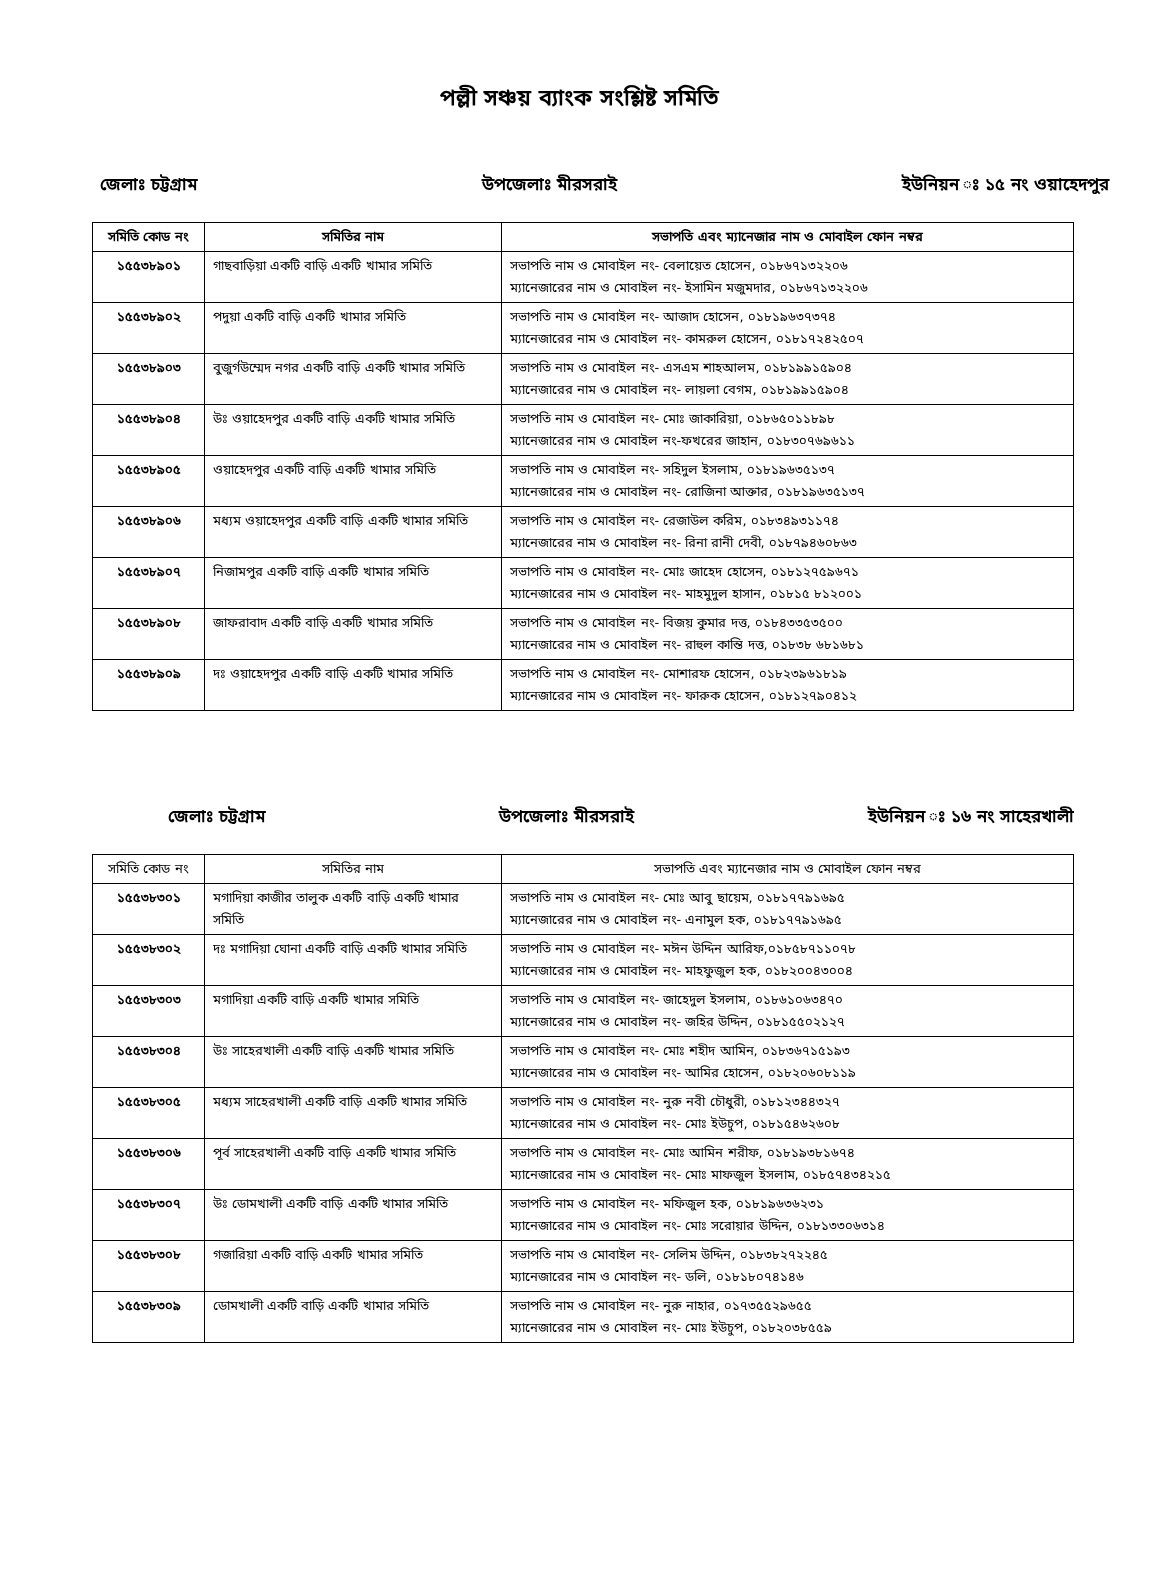পল্লী সঞ্চয় ব্যাংক সংশ্লিষ্ট সমিতি
জেলাঃ চট্টগ্রাম উপজেলাঃ মীরসরাই ইউনিয়ন ঃ ১৫ নং ওয়াহেদপুর
| সমিতি কোড নং | সমিতির নাম | সভাপতি এবং ম্যানেজার নাম ও মোবাইল ফোন নম্বর |
| --- | --- | --- |
| ১৫৫৩৮৯০১ | গাছবাড়িয়া একটি বাড়ি একটি খামার সমিতি | সভাপতি নাম ও মোবাইল নং- বেলায়েত হোসেন, ০১৮৬৭১৩২২০৬ ম্যানেজারের নাম ও মোবাইল নং- ইসামিন মজুমদার, ০১৮৬৭১৩২২০৬ |
| ১৫৫৩৮৯০২ | পদুয়া একটি বাড়ি একটি খামার সমিতি | সভাপতি নাম ও মোবাইল নং- আজাদ হোসেন, ০১৮১৯৬৩৭৩৭৪ ম্যানেজারের নাম ও মোবাইল নং- কামরুল হোসেন, ০১৮১৭২৪২৫০৭ |
| ১৫৫৩৮৯০৩ | বুজুর্গউম্মেদ নগর একটি বাড়ি একটি খামার সমিতি | সভাপতি নাম ও মোবাইল নং- এসএম শাহআলম, ০১৮১৯৯১৫৯০৪ ম্যানেজারের নাম ও মোবাইল নং- লায়লা বেগম, ০১৮১৯৯১৫৯০৪ |
| ১৫৫৩৮৯০৪ | উঃ ওয়াহেদপুর একটি বাড়ি একটি খামার সমিতি | সভাপতি নাম ও মোবাইল নং- মোঃ জাকারিয়া, ০১৮৬৫০১১৮৯৮ ম্যানেজারের নাম ও মোবাইল নং-ফখরের জাহান, ০১৮৩০৭৬৯৬১১ |
| ১৫৫৩৮৯০৫ | ওয়াহেদপুর একটি বাড়ি একটি খামার সমিতি | সভাপতি নাম ও মোবাইল নং- সহিদুল ইসলাম, ০১৮১৯৬৩৫১৩৭ ম্যানেজারের নাম ও মোবাইল নং- রোজিনা আক্তার, ০১৮১৯৬৩৫১৩৭ |
| ১৫৫৩৮৯০৬ | মধ্যম ওয়াহেদপুর একটি বাড়ি একটি খামার সমিতি | সভাপতি নাম ও মোবাইল নং- রেজাউল করিম, ০১৮৩৪৯৩১১৭৪ ম্যানেজারের নাম ও মোবাইল নং- রিনা রানী দেবী, ০১৮৭৯৪৬০৮৬৩ |
| ১৫৫৩৮৯০৭ | নিজামপুর একটি বাড়ি একটি খামার সমিতি | সভাপতি নাম ও মোবাইল নং- মোঃ জাহেদ হোসেন, ০১৮১২৭৫৯৬৭১ ম্যানেজারের নাম ও মোবাইল নং- মাহমুদুল হাসান, ০১৮১৫ ৮১২০০১ |
| ১৫৫৩৮৯০৮ | জাফরাবাদ একটি বাড়ি একটি খামার সমিতি | সভাপতি নাম ও মোবাইল নং- বিজয় কুমার দত্ত, ০১৮৪৩৩৫৩৫০০ ম্যানেজারের নাম ও মোবাইল নং- রাহুল কান্তি দত্ত, ০১৮৩৮ ৬৮১৬৮১ |
| ১৫৫৩৮৯০৯ | দঃ ওয়াহেদপুর একটি বাড়ি একটি খামার সমিতি | সভাপতি নাম ও মোবাইল নং- মোশারফ হোসেন, ০১৮২৩৯৬১৮১৯ ম্যানেজারের নাম ও মোবাইল নং- ফারুক হোসেন, ০১৮১২৭৯০৪১২ |
জেলাঃ চট্টগ্রাম উপজেলাঃ মীরসরাই ইউনিয়ন ঃ ১৬ নং সাহেরখালী
| সমিতি কোড নং | সমিতির নাম | সভাপতি এবং ম্যানেজার নাম ও মোবাইল ফোন নম্বর |
| --- | --- | --- |
| ১৫৫৩৮৩০১ | মগাদিয়া কাজীর তালুক একটি বাড়ি একটি খামার সমিতি | সভাপতি নাম ও মোবাইল নং- মোঃ আবু ছায়েম, ০১৮১৭৭৯১৬৯৫ ম্যানেজারের নাম ও মোবাইল নং- এনামুল হক, ০১৮১৭৭৯১৬৯৫ |
| ১৫৫৩৮৩০২ | দঃ মগাদিয়া ঘোনা একটি বাড়ি একটি খামার সমিতি | সভাপতি নাম ও মোবাইল নং- মঈন উদ্দিন আরিফ,০১৮৫৮৭১১০৭৮ ম্যানেজারের নাম ও মোবাইল নং- মাহফুজুল হক, ০১৮২০০৪৩০০৪ |
| ১৫৫৩৮৩০৩ | মগাদিয়া একটি বাড়ি একটি খামার সমিতি | সভাপতি নাম ও মোবাইল নং- জাহেদুল ইসলাম, ০১৮৬১০৬৩৪৭০ ম্যানেজারের নাম ও মোবাইল নং- জহির উদ্দিন, ০১৮১৫৫০২১২৭ |
| ১৫৫৩৮৩০৪ | উঃ সাহেরখালী একটি বাড়ি একটি খামার সমিতি | সভাপতি নাম ও মোবাইল নং- মোঃ শহীদ আমিন, ০১৮৩৬৭১৫১৯৩ ম্যানেজারের নাম ও মোবাইল নং- আমির হোসেন, ০১৮২০৬০৮১১৯ |
| ১৫৫৩৮৩০৫ | মধ্যম সাহেরখালী একটি বাড়ি একটি খামার সমিতি | সভাপতি নাম ও মোবাইল নং- নুরু নবী চৌধুরী, ০১৮১২৩৪৪৩২৭ ম্যানেজারের নাম ও মোবাইল নং- মোঃ ইউচুপ, ০১৮১৫৪৬২৬০৮ |
| ১৫৫৩৮৩০৬ | পূর্ব সাহেরখালী একটি বাড়ি একটি খামার সমিতি | সভাপতি নাম ও মোবাইল নং- মোঃ আমিন শরীফ, ০১৮১৯৩৮১৬৭৪ ম্যানেজারের নাম ও মোবাইল নং- মোঃ মাফজুল ইসলাম, ০১৮৫৭৪৩৪২১৫ |
| ১৫৫৩৮৩০৭ | উঃ ডোমখালী একটি বাড়ি একটি খামার সমিতি | সভাপতি নাম ও মোবাইল নং- মফিজুল হক, ০১৮১৯৬৩৬২৩১ ম্যানেজারের নাম ও মোবাইল নং- মোঃ সরোয়ার উদ্দিন, ০১৮১৩৩০৬৩১৪ |
| ১৫৫৩৮৩০৮ | গজারিয়া একটি বাড়ি একটি খামার সমিতি | সভাপতি নাম ও মোবাইল নং- সেলিম উদ্দিন, ০১৮৩৮২৭২২৪৫ ম্যানেজারের নাম ও মোবাইল নং- ডলি, ০১৮১৮০৭৪১৪৬ |
| ১৫৫৩৮৩০৯ | ডোমখালী একটি বাড়ি একটি খামার সমিতি | সভাপতি নাম ও মোবাইল নং- নুরু নাহার, ০১৭৩৫৫২৯৬৫৫ ম্যানেজারের নাম ও মোবাইল নং- মোঃ ইউচুপ, ০১৮২০৩৮৫৫৯ |